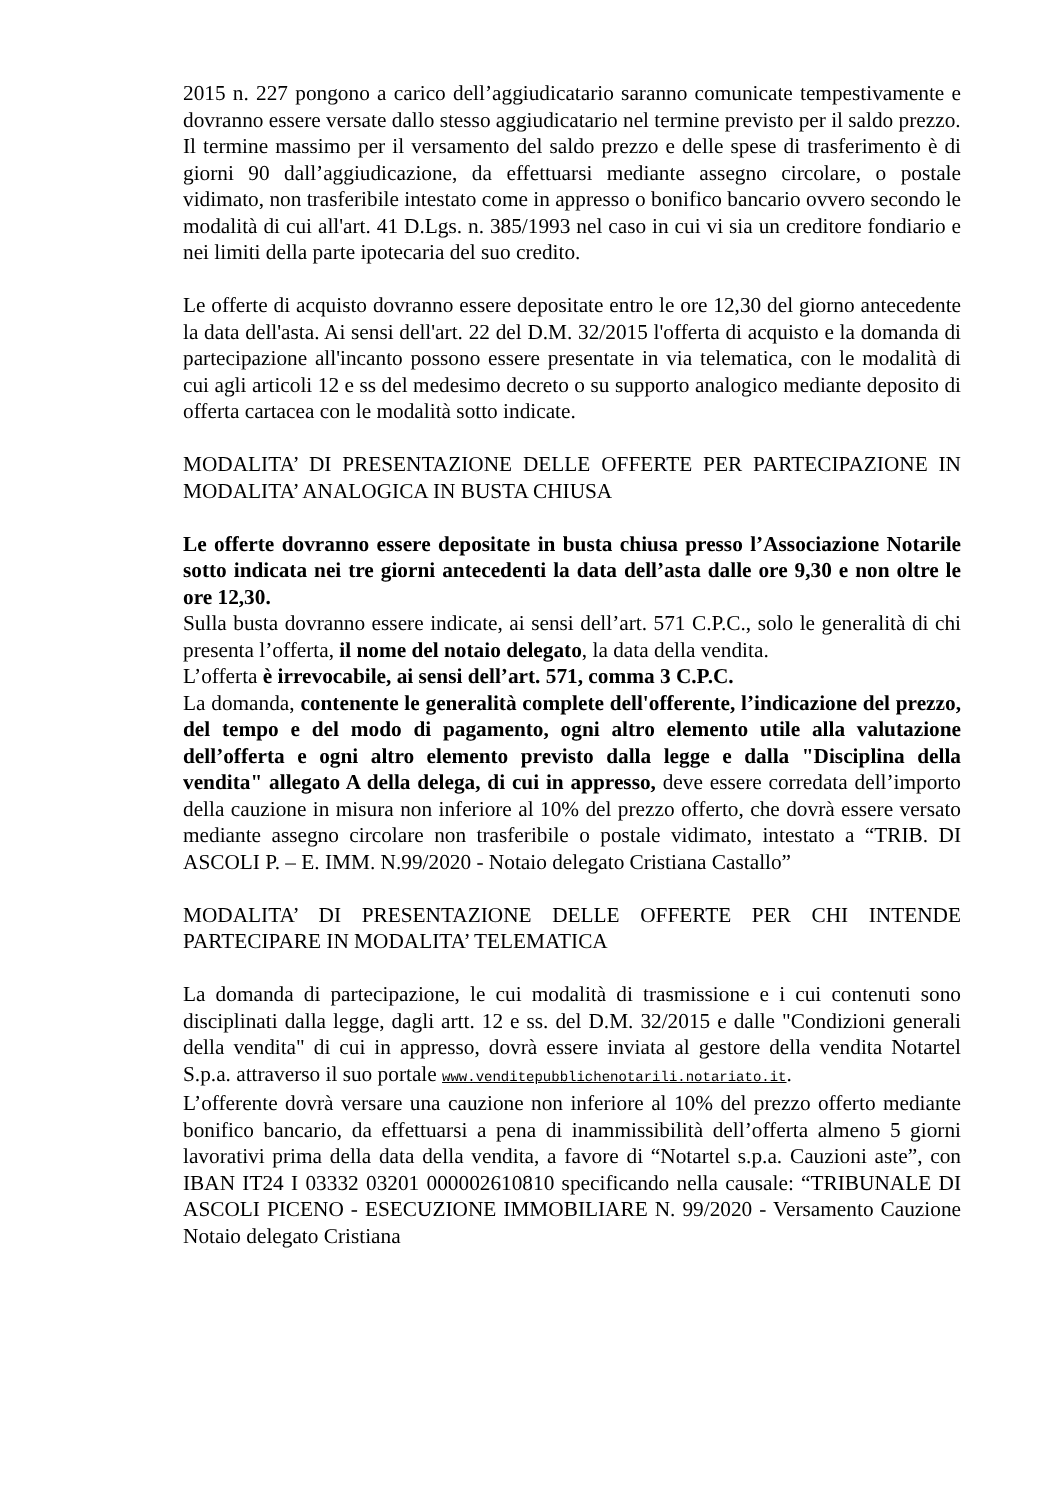2015 n. 227 pongono a carico dell’aggiudicatario saranno comunicate tempestivamente e dovranno essere versate dallo stesso aggiudicatario nel termine previsto per il saldo prezzo.
Il termine massimo per il versamento del saldo prezzo e delle spese di trasferimento è di giorni 90 dall’aggiudicazione, da effettuarsi mediante assegno circolare, o postale vidimato, non trasferibile intestato come in appresso o bonifico bancario ovvero secondo le modalità di cui all'art. 41 D.Lgs. n. 385/1993 nel caso in cui vi sia un creditore fondiario e nei limiti della parte ipotecaria del suo credito.
Le offerte di acquisto dovranno essere depositate entro le ore 12,30 del giorno antecedente la data dell'asta. Ai sensi dell'art. 22 del D.M. 32/2015 l'offerta di acquisto e la domanda di partecipazione all'incanto possono essere presentate in via telematica, con le modalità di cui agli articoli 12 e ss del medesimo decreto o su supporto analogico mediante deposito di offerta cartacea con le modalità sotto indicate.
MODALITA’ DI PRESENTAZIONE DELLE OFFERTE PER PARTECIPAZIONE IN MODALITA’ ANALOGICA IN BUSTA CHIUSA
Le offerte dovranno essere depositate in busta chiusa presso l’Associazione Notarile sotto indicata nei tre giorni antecedenti la data dell’asta dalle ore 9,30 e non oltre le ore 12,30.
Sulla busta dovranno essere indicate, ai sensi dell’art. 571 C.P.C., solo le generalità di chi presenta l’offerta, il nome del notaio delegato, la data della vendita.
L’offerta è irrevocabile, ai sensi dell’art. 571, comma 3 C.P.C.
La domanda, contenente le generalità complete dell'offerente, l’indicazione del prezzo, del tempo e del modo di pagamento, ogni altro elemento utile alla valutazione dell’offerta e ogni altro elemento previsto dalla legge e dalla "Disciplina della vendita" allegato A della delega, di cui in appresso, deve essere corredata dell’importo della cauzione in misura non inferiore al 10% del prezzo offerto, che dovrà essere versato mediante assegno circolare non trasferibile o postale vidimato, intestato a “TRIB. DI ASCOLI P. – E. IMM. N.99/2020 - Notaio delegato Cristiana Castallo”
MODALITA’ DI PRESENTAZIONE DELLE OFFERTE PER CHI INTENDE PARTECIPARE IN MODALITA’ TELEMATICA
La domanda di partecipazione, le cui modalità di trasmissione e i cui contenuti sono disciplinati dalla legge, dagli artt. 12 e ss. del D.M. 32/2015 e dalle "Condizioni generali della vendita" di cui in appresso, dovrà essere inviata al gestore della vendita Notartel S.p.a. attraverso il suo portale www.venditepubblichenotarili.notariato.it.
L’offerente dovrà versare una cauzione non inferiore al 10% del prezzo offerto mediante bonifico bancario, da effettuarsi a pena di inammissibilità dell’offerta almeno 5 giorni lavorativi prima della data della vendita, a favore di “Notartel s.p.a. Cauzioni aste”, con IBAN IT24 I 03332 03201 000002610810 specificando nella causale: “TRIBUNALE DI ASCOLI PICENO - ESECUZIONE IMMOBILIARE N. 99/2020 - Versamento Cauzione Notaio delegato Cristiana